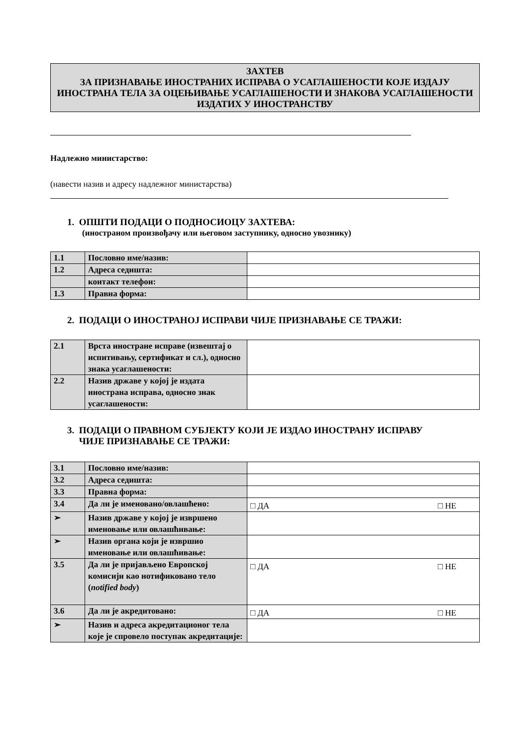ЗАХТЕВ
ЗА ПРИЗНАВАЊЕ ИНОСТРАНИХ ИСПРАВА О УСАГЛАШЕНОСТИ КОЈЕ ИЗДАЈУ ИНОСТРАНА ТЕЛА ЗА ОЦЕЊИВАЊЕ УСАГЛАШЕНОСТИ И ЗНАКОВА УСАГЛАШЕНОСТИ ИЗДАТИХ У ИНОСТРАНСТВУ
Надлежно министарство:
(навести назив и адресу надлежног министарства)
1. ОПШТИ ПОДАЦИ О ПОДНОСИОЦУ ЗАХТЕВА:
(иностраном произвођачу или његовом заступнику, односно увознику)
| 1.1 | Пословно име/назив: | |
| 1.2 | Адреса седишта: | |
| | контакт телефон: | |
| 1.3 | Правна форма: | |
2. ПОДАЦИ О ИНОСТРАНОЈ ИСПРАВИ ЧИЈЕ ПРИЗНАВАЊЕ СЕ ТРАЖИ:
| 2.1 | Врста иностране исправе (извештај о испитивању, сертификат и сл.), односно знака усаглашености: | |
| 2.2 | Назив државе у којој је издата иностранa исправа, односно знак усаглашености: | |
3. ПОДАЦИ О ПРАВНОМ СУБЈЕКТУ КОЈИ ЈЕ ИЗДАО ИНОСТРАНУ ИСПРАВУ
ЧИЈЕ ПРИЗНАВАЊЕ СЕ ТРАЖИ:
| 3.1 | Пословно име/назив: | |
| 3.2 | Адреса седишта: | |
| 3.3 | Правна форма: | |
| 3.4 | Да ли је именовано/овлашћено: | □ ДА □ НЕ |
| ➢ | Назив државе у којој је извршено именовање или овлашћивање: | |
| ➢ | Назив органа који је извршио именовање или овлашћивање: | |
| 3.5 | Да ли је пријављено Европској комисији као нотификовано тело ( notified body ) | □ ДА □ НЕ |
| 3.6 | Да ли је акредитовано: | □ ДА □ НЕ |
| ➢ | Назив и адреса акредитационог тела које је спровело поступак акредитације: | |